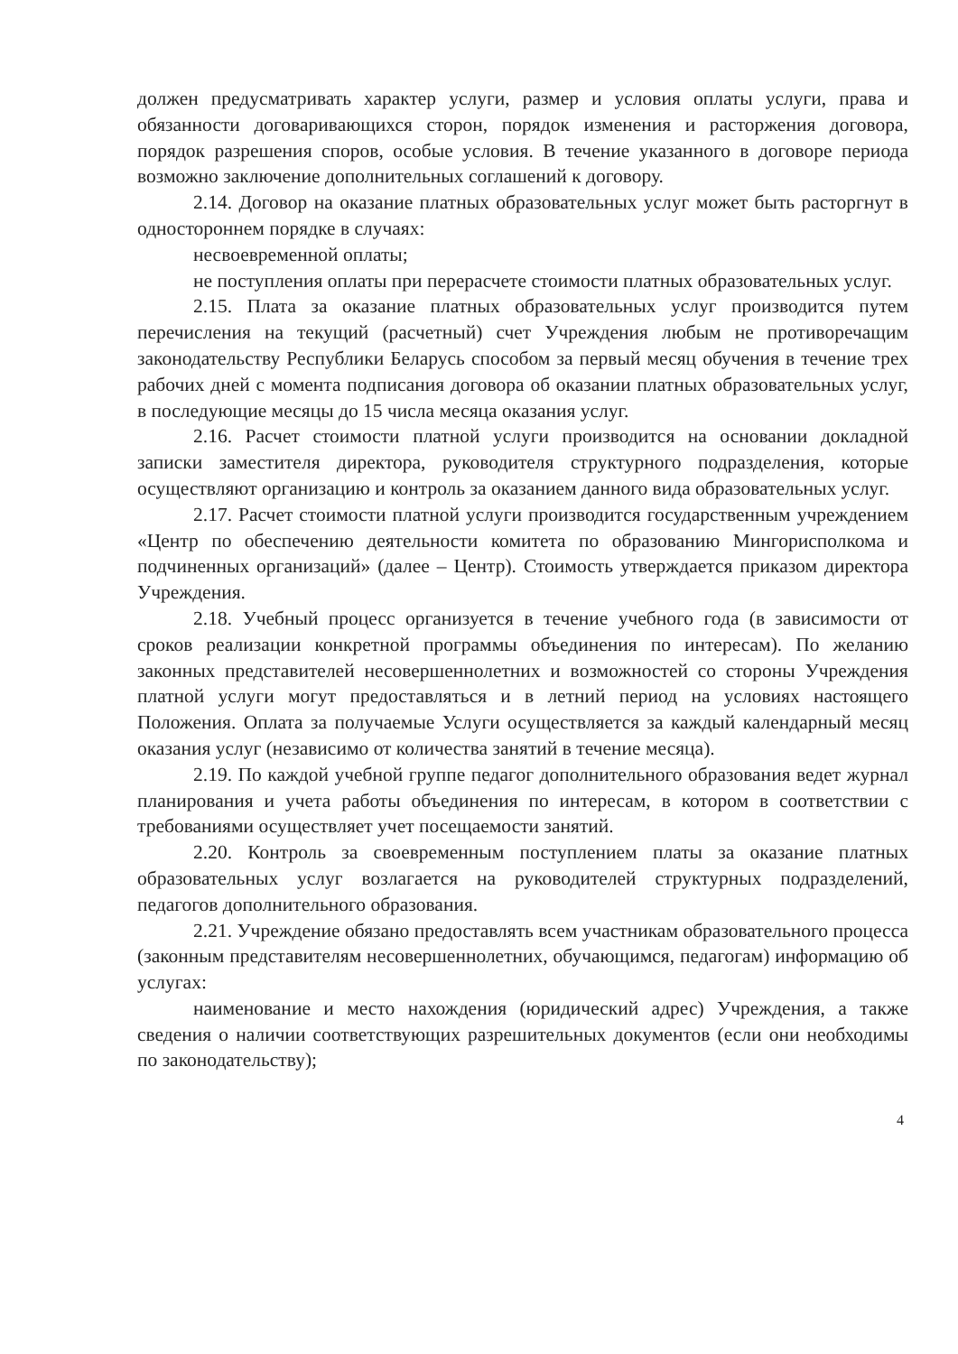должен предусматривать характер услуги, размер и условия оплаты услуги, права и обязанности договаривающихся сторон, порядок изменения и расторжения договора, порядок разрешения споров, особые условия. В течение указанного в договоре периода возможно заключение дополнительных соглашений к договору.
2.14. Договор на оказание платных образовательных услуг может быть расторгнут в одностороннем порядке в случаях:
несвоевременной оплаты;
не поступления оплаты при перерасчете стоимости платных образовательных услуг.
2.15. Плата за оказание платных образовательных услуг производится путем перечисления на текущий (расчетный) счет Учреждения любым не противоречащим законодательству Республики Беларусь способом за первый месяц обучения в течение трех рабочих дней с момента подписания договора об оказании платных образовательных услуг, в последующие месяцы до 15 числа месяца оказания услуг.
2.16. Расчет стоимости платной услуги производится на основании докладной записки заместителя директора, руководителя структурного подразделения, которые осуществляют организацию и контроль за оказанием данного вида образовательных услуг.
2.17. Расчет стоимости платной услуги производится государственным учреждением «Центр по обеспечению деятельности комитета по образованию Мингорисполкома и подчиненных организаций» (далее – Центр). Стоимость утверждается приказом директора Учреждения.
2.18. Учебный процесс организуется в течение учебного года (в зависимости от сроков реализации конкретной программы объединения по интересам). По желанию законных представителей несовершеннолетних и возможностей со стороны Учреждения платной услуги могут предоставляться и в летний период на условиях настоящего Положения. Оплата за получаемые Услуги осуществляется за каждый календарный месяц оказания услуг (независимо от количества занятий в течение месяца).
2.19. По каждой учебной группе педагог дополнительного образования ведет журнал планирования и учета работы объединения по интересам, в котором в соответствии с требованиями осуществляет учет посещаемости занятий.
2.20. Контроль за своевременным поступлением платы за оказание платных образовательных услуг возлагается на руководителей структурных подразделений, педагогов дополнительного образования.
2.21. Учреждение обязано предоставлять всем участникам образовательного процесса (законным представителям несовершеннолетних, обучающимся, педагогам) информацию об услугах:
наименование и место нахождения (юридический адрес) Учреждения, а также сведения о наличии соответствующих разрешительных документов (если они необходимы по законодательству);
4